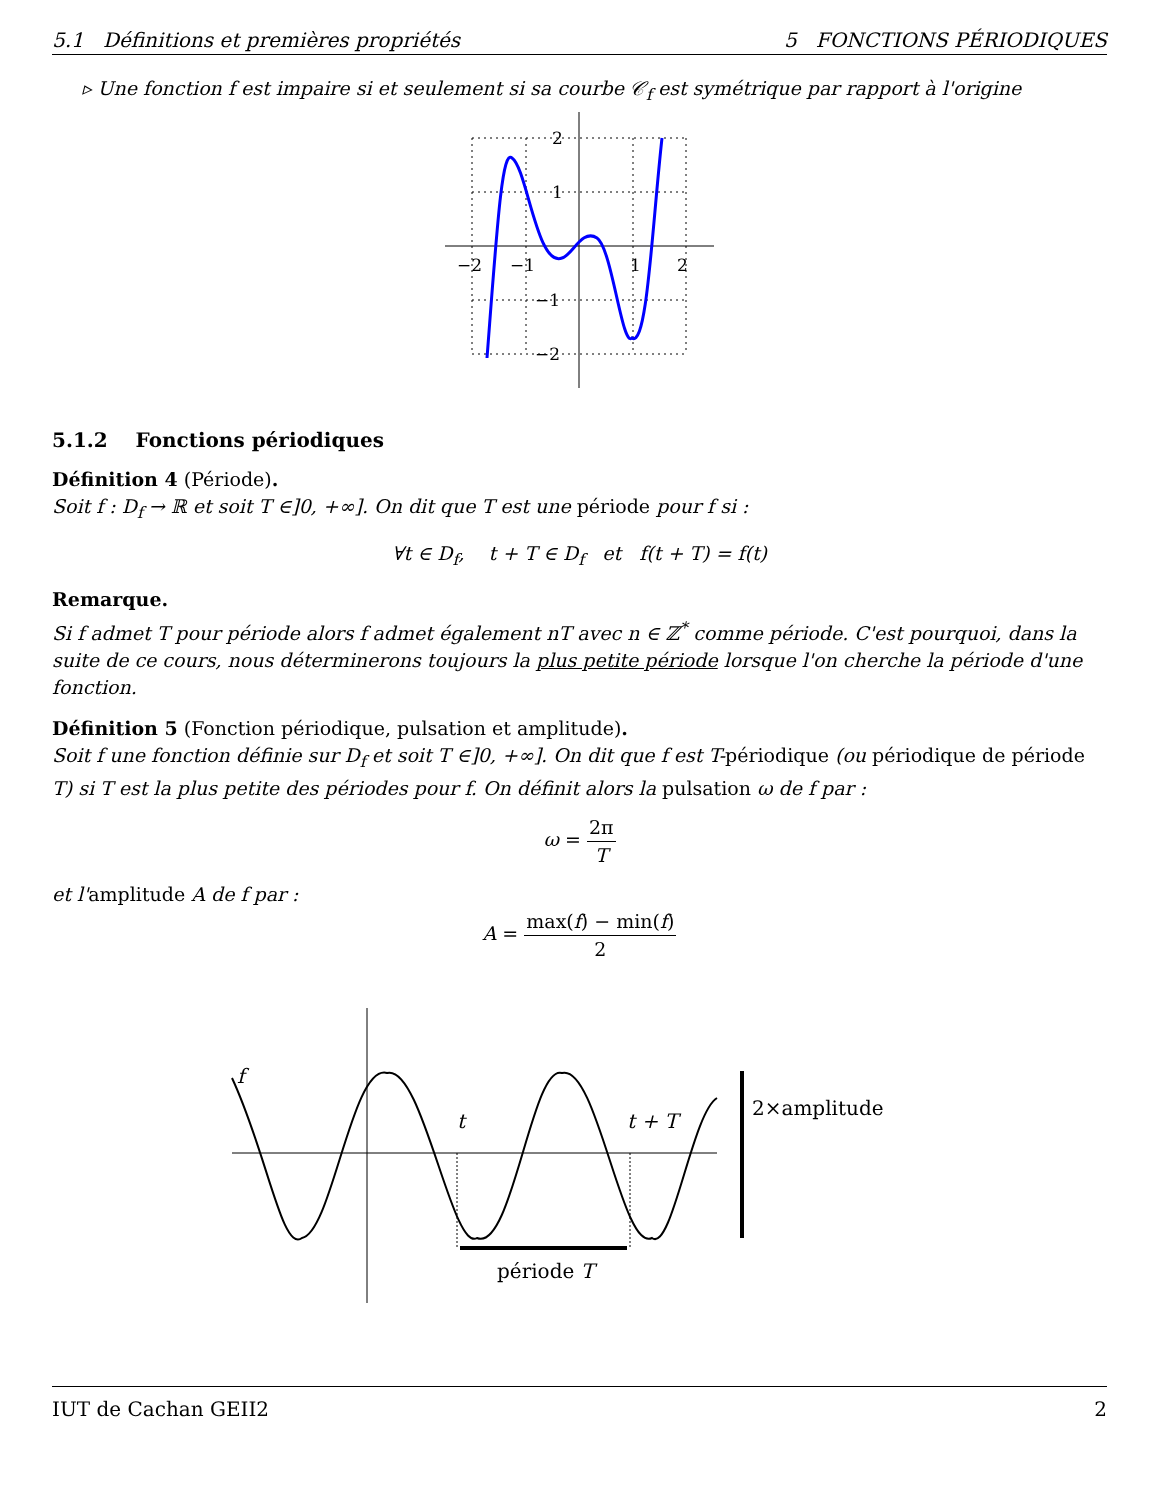5.1 Définitions et premières propriétés 5 FONCTIONS PÉRIODIQUES
▹ Une fonction f est impaire si et seulement si sa courbe 𝒞<sub>f</sub> est symétrique par rapport à l'origine
−2
−1
1
2
2
1
−1
−2
5.1.2 Fonctions périodiques
Définition 4 (Période).
Soit f : D<sub>f</sub> → ℝ et soit T ∈]0, +∞]. On dit que T est une période pour f si :
∀t ∈ D<sub>f</sub>, t + T ∈ D<sub>f</sub> et f(t + T) = f(t)
Remarque.
Si f admet T pour période alors f admet également nT avec n ∈ ℤ<sup>*</sup> comme période. C'est pourquoi, dans la suite de ce cours, nous déterminerons toujours la plus petite période lorsque l'on cherche la période d'une fonction.
Définition 5 (Fonction périodique, pulsation et amplitude).
Soit f une fonction définie sur D<sub>f</sub> et soit T ∈]0, +∞]. On dit que f est T-périodique (ou périodique de période T) si T est la plus petite des périodes pour f. On définit alors la pulsation ω de f par :
ω = 2π T
et l'amplitude A de f par :
A = max(f) − min(f) 2
f
t
t + T
2×amplitude
période T
IUT de Cachan GEII2 2